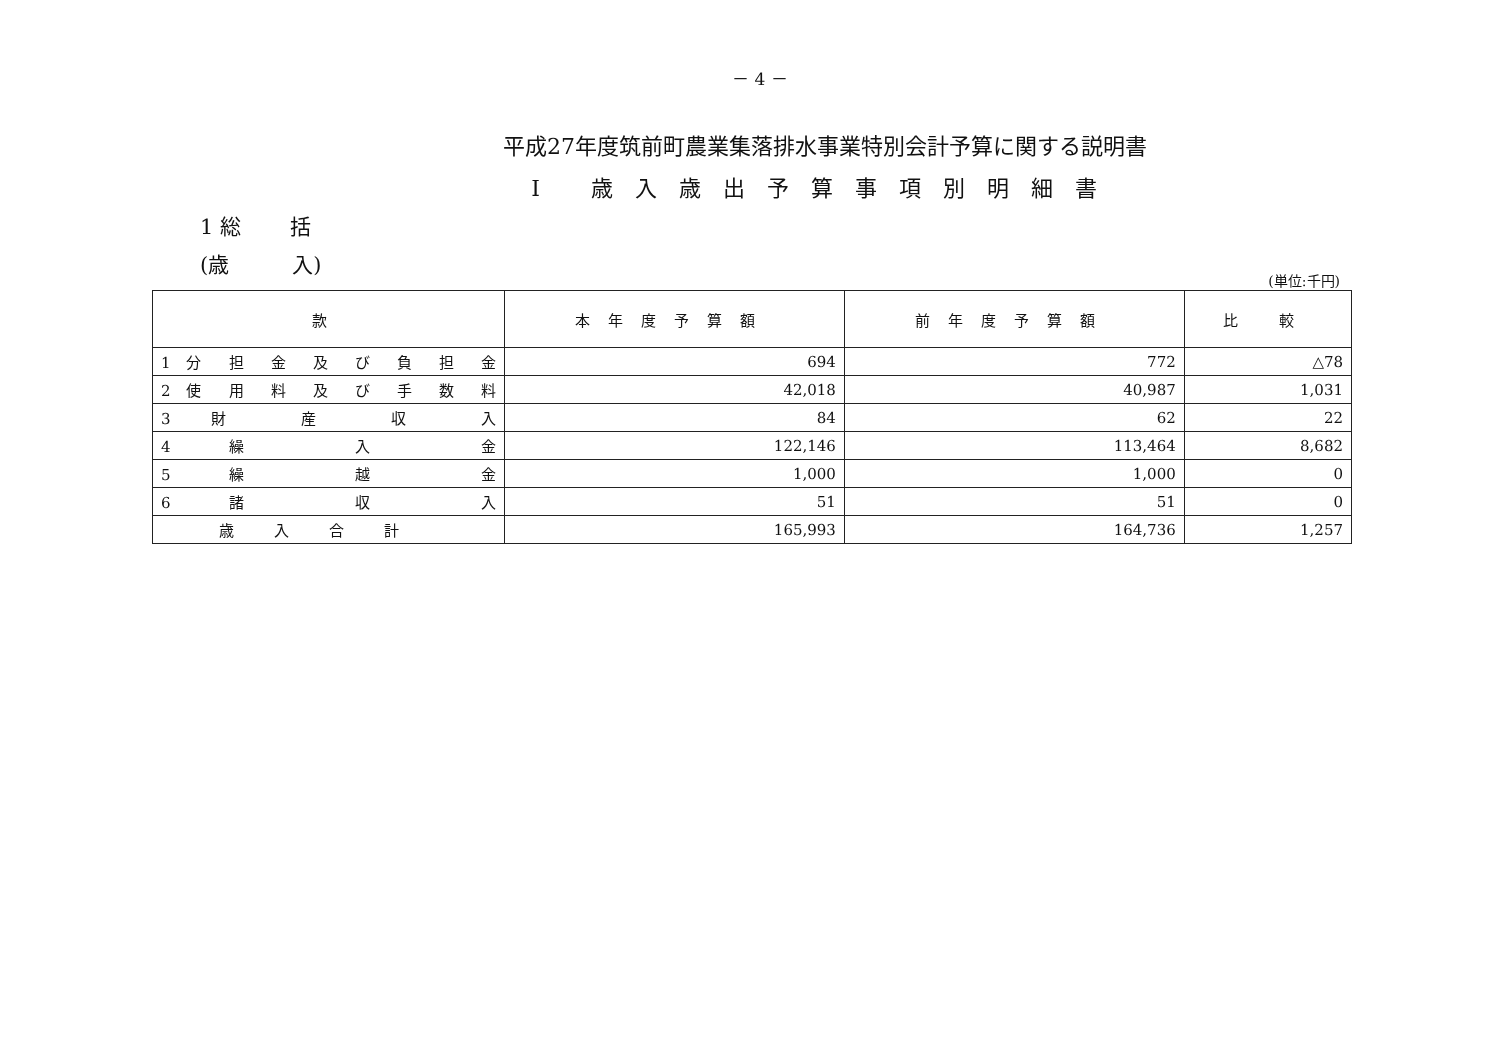－ 4 －
平成27年度筑前町農業集落排水事業特別会計予算に関する説明書
Ⅰ 歳入歳出予算事項別明細書
1 総　　 括
(歳　　　入)
(単位:千円)
| 款 | 本年度予算額 | 前年度予算額 | 比 較 |
| --- | --- | --- | --- |
| 1 分 担 金 及 び 負 担 金 | 694 | 772 | △78 |
| 2 使 用 料 及 び 手 数 料 | 42,018 | 40,987 | 1,031 |
| 3 財 産 収 入 | 84 | 62 | 22 |
| 4 繰 入 金 | 122,146 | 113,464 | 8,682 |
| 5 繰 越 金 | 1,000 | 1,000 | 0 |
| 6 諸 収 入 | 51 | 51 | 0 |
| 歳入合計 | 165,993 | 164,736 | 1,257 |